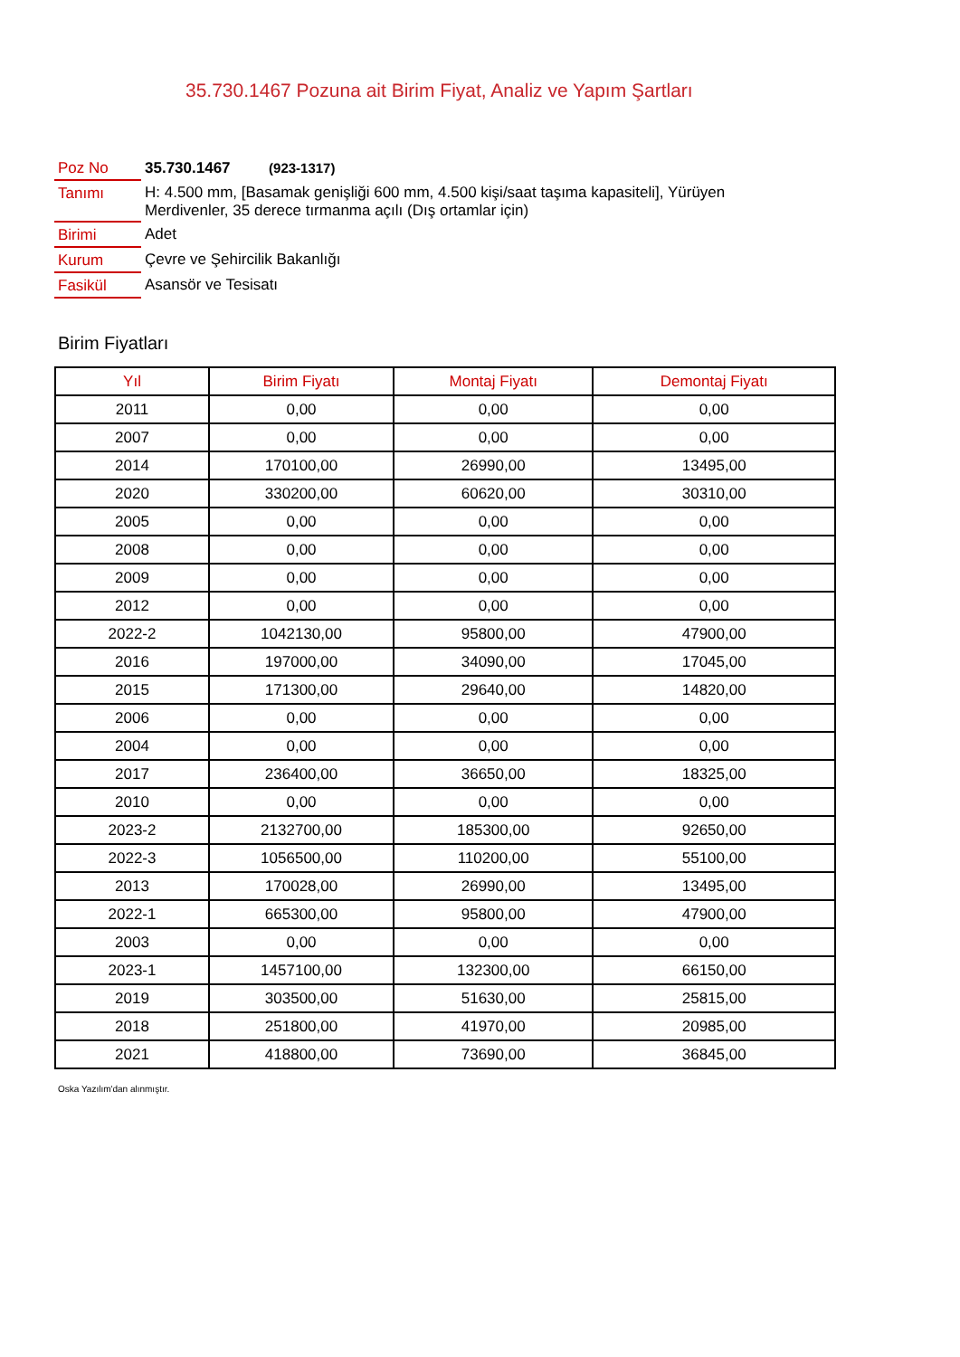35.730.1467 Pozuna ait Birim Fiyat, Analiz ve Yapım Şartları
| Poz No | 35.730.1467 (923-1317) |
| Tanımı | H: 4.500 mm, [Basamak genişliği 600 mm, 4.500 kişi/saat taşıma kapasiteli], Yürüyen Merdivenler, 35 derece tırmanma açılı (Dış ortamlar için) |
| Birimi | Adet |
| Kurum | Çevre ve Şehircilik Bakanlığı |
| Fasikül | Asansör ve Tesisatı |
Birim Fiyatları
| Yıl | Birim Fiyatı | Montaj Fiyatı | Demontaj Fiyatı |
| --- | --- | --- | --- |
| 2011 | 0,00 | 0,00 | 0,00 |
| 2007 | 0,00 | 0,00 | 0,00 |
| 2014 | 170100,00 | 26990,00 | 13495,00 |
| 2020 | 330200,00 | 60620,00 | 30310,00 |
| 2005 | 0,00 | 0,00 | 0,00 |
| 2008 | 0,00 | 0,00 | 0,00 |
| 2009 | 0,00 | 0,00 | 0,00 |
| 2012 | 0,00 | 0,00 | 0,00 |
| 2022-2 | 1042130,00 | 95800,00 | 47900,00 |
| 2016 | 197000,00 | 34090,00 | 17045,00 |
| 2015 | 171300,00 | 29640,00 | 14820,00 |
| 2006 | 0,00 | 0,00 | 0,00 |
| 2004 | 0,00 | 0,00 | 0,00 |
| 2017 | 236400,00 | 36650,00 | 18325,00 |
| 2010 | 0,00 | 0,00 | 0,00 |
| 2023-2 | 2132700,00 | 185300,00 | 92650,00 |
| 2022-3 | 1056500,00 | 110200,00 | 55100,00 |
| 2013 | 170028,00 | 26990,00 | 13495,00 |
| 2022-1 | 665300,00 | 95800,00 | 47900,00 |
| 2003 | 0,00 | 0,00 | 0,00 |
| 2023-1 | 1457100,00 | 132300,00 | 66150,00 |
| 2019 | 303500,00 | 51630,00 | 25815,00 |
| 2018 | 251800,00 | 41970,00 | 20985,00 |
| 2021 | 418800,00 | 73690,00 | 36845,00 |
Oska Yazılım'dan alınmıştır.